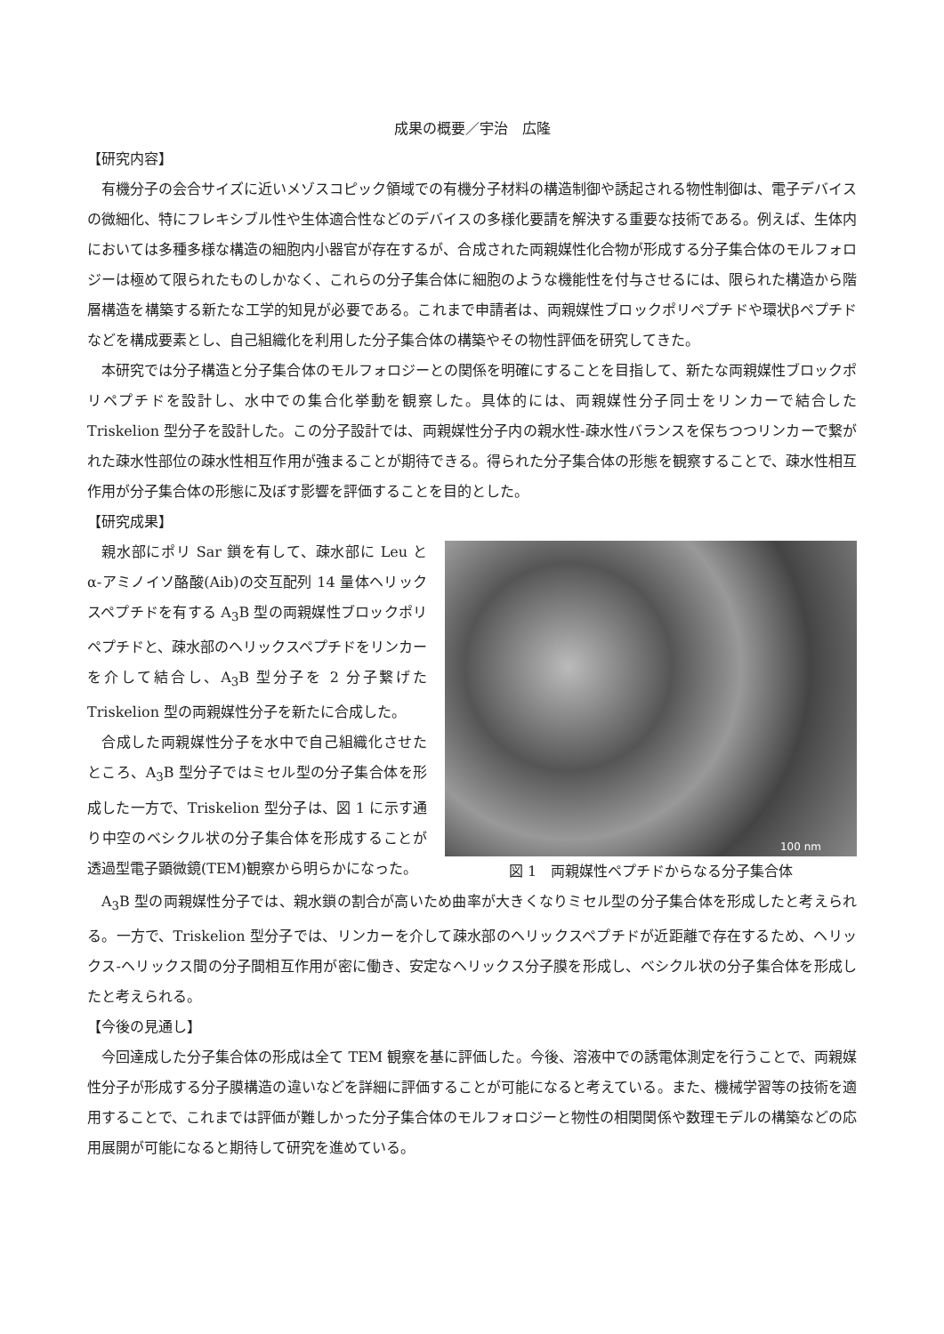成果の概要／宇治　広隆
【研究内容】
有機分子の会合サイズに近いメゾスコピック領域での有機分子材料の構造制御や誘起される物性制御は、電子デバイスの微細化、特にフレキシブル性や生体適合性などのデバイスの多様化要請を解決する重要な技術である。例えば、生体内においては多種多様な構造の細胞内小器官が存在するが、合成された両親媒性化合物が形成する分子集合体のモルフォロジーは極めて限られたものしかなく、これらの分子集合体に細胞のような機能性を付与させるには、限られた構造から階層構造を構築する新たな工学的知見が必要である。これまで申請者は、両親媒性ブロックポリペプチドや環状βペプチドなどを構成要素とし、自己組織化を利用した分子集合体の構築やその物性評価を研究してきた。
本研究では分子構造と分子集合体のモルフォロジーとの関係を明確にすることを目指して、新たな両親媒性ブロックポリペプチドを設計し、水中での集合化挙動を観察した。具体的には、両親媒性分子同士をリンカーで結合した Triskelion 型分子を設計した。この分子設計では、両親媒性分子内の親水性-疎水性バランスを保ちつつリンカーで繋がれた疎水性部位の疎水性相互作用が強まることが期待できる。得られた分子集合体の形態を観察することで、疎水性相互作用が分子集合体の形態に及ぼす影響を評価することを目的とした。
【研究成果】
親水部にポリ Sar 鎖を有して、疎水部に Leu とα-アミノイソ酪酸(Aib)の交互配列 14 量体ヘリックスペプチドを有する A<sub>3</sub>B 型の両親媒性ブロックポリペプチドと、疎水部のヘリックスペプチドをリンカーを介して結合し、A<sub>3</sub>B 型分子を 2 分子繋げた Triskelion 型の両親媒性分子を新たに合成した。
合成した両親媒性分子を水中で自己組織化させたところ、A<sub>3</sub>B 型分子ではミセル型の分子集合体を形成した一方で、Triskelion 型分子は、図 1 に示す通り中空のベシクル状の分子集合体を形成することが透過型電子顕微鏡(TEM)観察から明らかになった。
100 nm
図 1　両親媒性ペプチドからなる分子集合体
A<sub>3</sub>B 型の両親媒性分子では、親水鎖の割合が高いため曲率が大きくなりミセル型の分子集合体を形成したと考えられる。一方で、Triskelion 型分子では、リンカーを介して疎水部のヘリックスペプチドが近距離で存在するため、ヘリックス-ヘリックス間の分子間相互作用が密に働き、安定なヘリックス分子膜を形成し、ベシクル状の分子集合体を形成したと考えられる。
【今後の見通し】
今回達成した分子集合体の形成は全て TEM 観察を基に評価した。今後、溶液中での誘電体測定を行うことで、両親媒性分子が形成する分子膜構造の違いなどを詳細に評価することが可能になると考えている。また、機械学習等の技術を適用することで、これまでは評価が難しかった分子集合体のモルフォロジーと物性の相関関係や数理モデルの構築などの応用展開が可能になると期待して研究を進めている。